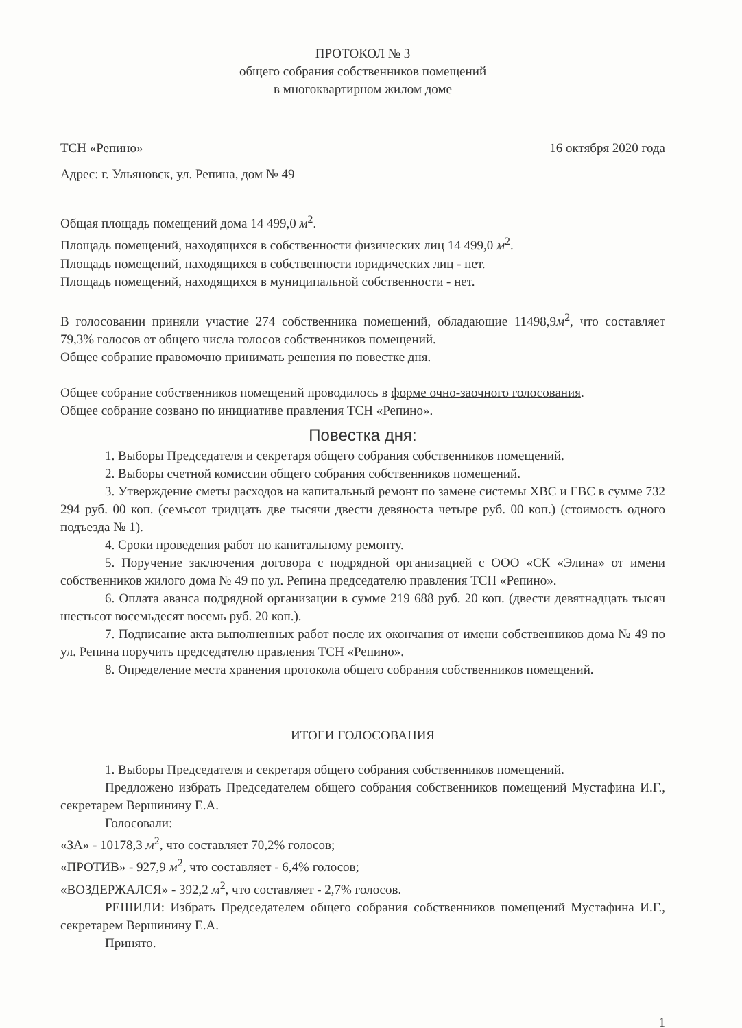ПРОТОКОЛ № 3
общего собрания собственников помещений
в многоквартирном жилом доме
ТСН «Репино» 16 октября 2020 года
Адрес: г. Ульяновск, ул. Репина, дом № 49
Общая площадь помещений дома 14 499,0 м<sup>2</sup>.
Площадь помещений, находящихся в собственности физических лиц 14 499,0 м<sup>2</sup>.
Площадь помещений, находящихся в собственности юридических лиц - нет.
Площадь помещений, находящихся в муниципальной собственности - нет.
В голосовании приняли участие 274 собственника помещений, обладающие 11498,9м<sup>2</sup>, что составляет 79,3% голосов от общего числа голосов собственников помещений.
Общее собрание правомочно принимать решения по повестке дня.
Общее собрание собственников помещений проводилось в форме очно-заочного голосования.
Общее собрание созвано по инициативе правления ТСН «Репино».
Повестка дня:
1. Выборы Председателя и секретаря общего собрания собственников помещений.
2. Выборы счетной комиссии общего собрания собственников помещений.
3. Утверждение сметы расходов на капитальный ремонт по замене системы ХВС и ГВС в сумме 732 294 руб. 00 коп. (семьсот тридцать две тысячи двести девяноста четыре руб. 00 коп.) (стоимость одного подъезда № 1).
4. Сроки проведения работ по капитальному ремонту.
5. Поручение заключения договора с подрядной организацией с ООО «СК «Элина» от имени собственников жилого дома № 49 по ул. Репина председателю правления ТСН «Репино».
6. Оплата аванса подрядной организации в сумме 219 688 руб. 20 коп. (двести девятнадцать тысяч шестьсот восемьдесят восемь руб. 20 коп.).
7. Подписание акта выполненных работ после их окончания от имени собственников дома № 49 по ул. Репина поручить председателю правления ТСН «Репино».
8. Определение места хранения протокола общего собрания собственников помещений.
ИТОГИ ГОЛОСОВАНИЯ
1. Выборы Председателя и секретаря общего собрания собственников помещений.
Предложено избрать Председателем общего собрания собственников помещений Мустафина И.Г., секретарем Вершинину Е.А.
Голосовали:
«ЗА» - 10178,3 м<sup>2</sup>, что составляет 70,2% голосов;
«ПРОТИВ» - 927,9 м<sup>2</sup>, что составляет - 6,4% голосов;
«ВОЗДЕРЖАЛСЯ» - 392,2 м<sup>2</sup>, что составляет - 2,7% голосов.
РЕШИЛИ: Избрать Председателем общего собрания собственников помещений Мустафина И.Г., секретарем Вершинину Е.А.
Принято.
1